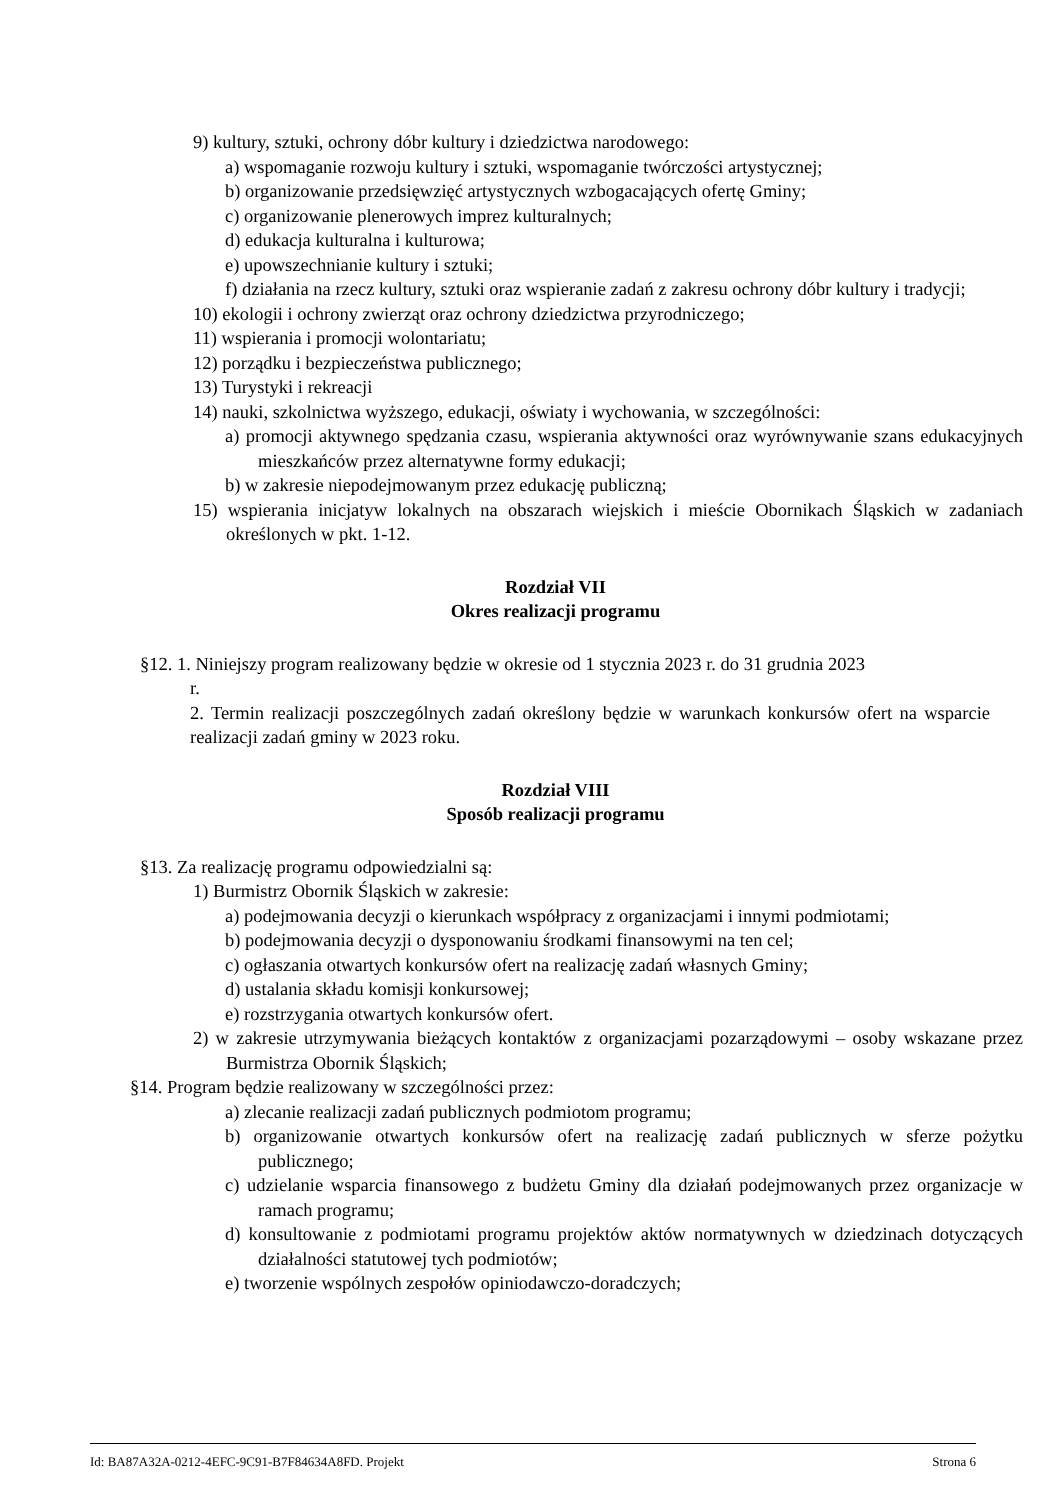9) kultury, sztuki, ochrony dóbr kultury i dziedzictwa narodowego:
a) wspomaganie rozwoju kultury i sztuki, wspomaganie twórczości artystycznej;
b) organizowanie przedsięwzięć artystycznych wzbogacających ofertę Gminy;
c) organizowanie plenerowych imprez kulturalnych;
d) edukacja kulturalna i kulturowa;
e) upowszechnianie kultury i sztuki;
f) działania na rzecz kultury, sztuki oraz wspieranie zadań z zakresu ochrony dóbr kultury i tradycji;
10) ekologii i ochrony zwierząt oraz ochrony dziedzictwa przyrodniczego;
11) wspierania i promocji wolontariatu;
12) porządku i bezpieczeństwa publicznego;
13) Turystyki i rekreacji
14) nauki, szkolnictwa wyższego, edukacji, oświaty i wychowania, w szczególności:
a) promocji aktywnego spędzania czasu, wspierania aktywności oraz wyrównywanie szans edukacyjnych mieszkańców przez alternatywne formy edukacji;
b) w zakresie niepodejmowanym przez edukację publiczną;
15) wspierania inicjatyw lokalnych na obszarach wiejskich i mieście Obornikach Śląskich w zadaniach określonych w pkt. 1-12.
Rozdział VII
Okres realizacji programu
§12. 1. Niniejszy program realizowany będzie w okresie od 1 stycznia 2023 r. do 31 grudnia 2023
r.
2. Termin realizacji poszczególnych zadań określony będzie w warunkach konkursów ofert na wsparcie realizacji zadań gminy w 2023 roku.
Rozdział VIII
Sposób realizacji programu
§13. Za realizację programu odpowiedzialni są:
1) Burmistrz Obornik Śląskich w zakresie:
a) podejmowania decyzji o kierunkach współpracy z organizacjami i innymi podmiotami;
b) podejmowania decyzji o dysponowaniu środkami finansowymi na ten cel;
c) ogłaszania otwartych konkursów ofert na realizację zadań własnych Gminy;
d) ustalania składu komisji konkursowej;
e) rozstrzygania otwartych konkursów ofert.
2) w zakresie utrzymywania bieżących kontaktów z organizacjami pozarządowymi – osoby wskazane przez Burmistrza Obornik Śląskich;
§14. Program będzie realizowany w szczególności przez:
a) zlecanie realizacji zadań publicznych podmiotom programu;
b) organizowanie otwartych konkursów ofert na realizację zadań publicznych w sferze pożytku publicznego;
c) udzielanie wsparcia finansowego z budżetu Gminy dla działań podejmowanych przez organizacje w ramach programu;
d) konsultowanie z podmiotami programu projektów aktów normatywnych w dziedzinach dotyczących działalności statutowej tych podmiotów;
e) tworzenie wspólnych zespołów opiniodawczo-doradczych;
Id: BA87A32A-0212-4EFC-9C91-B7F84634A8FD. Projekt Strona 6